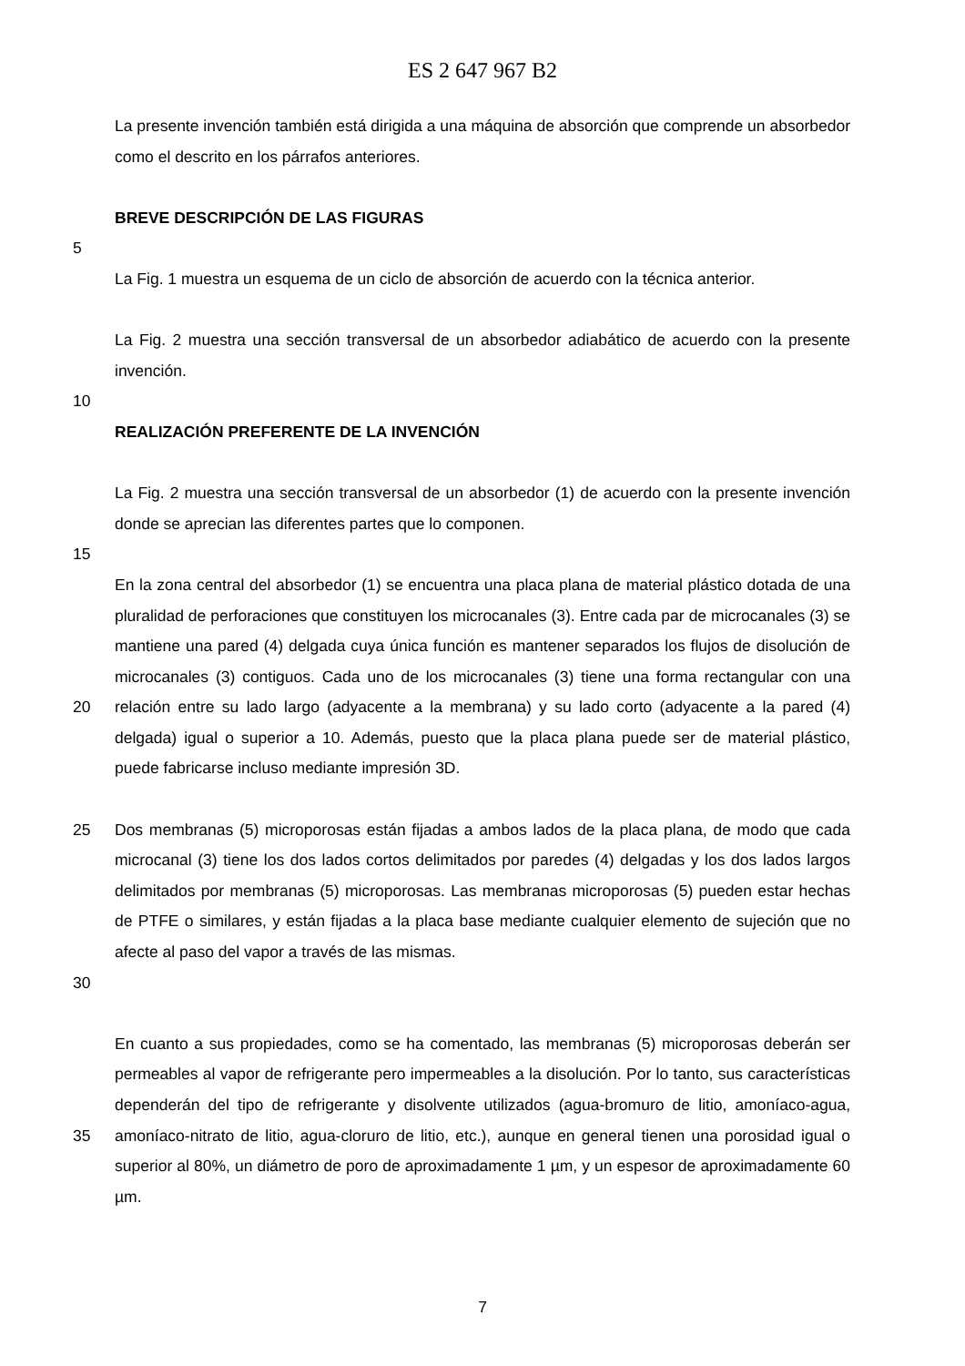ES 2 647 967 B2
La presente invención también está dirigida a una máquina de absorción que comprende un absorbedor como el descrito en los párrafos anteriores.
BREVE DESCRIPCIÓN DE LAS FIGURAS
5
La Fig. 1 muestra un esquema de un ciclo de absorción de acuerdo con la técnica anterior.
La Fig. 2 muestra una sección transversal de un absorbedor adiabático de acuerdo con la presente invención.
10
REALIZACIÓN PREFERENTE DE LA INVENCIÓN
La Fig. 2 muestra una sección transversal de un absorbedor (1) de acuerdo con la presente invención donde se aprecian las diferentes partes que lo componen.
15
20 En la zona central del absorbedor (1) se encuentra una placa plana de material plástico dotada de una pluralidad de perforaciones que constituyen los microcanales (3). Entre cada par de microcanales (3) se mantiene una pared (4) delgada cuya única función es mantener separados los flujos de disolución de microcanales (3) contiguos. Cada uno de los microcanales (3) tiene una forma rectangular con una relación entre su lado largo (adyacente a la membrana) y su lado corto (adyacente a la pared (4) delgada) igual o superior a 10. Además, puesto que la placa plana puede ser de material plástico, puede fabricarse incluso mediante impresión 3D.
25
30
Dos membranas (5) microporosas están fijadas a ambos lados de la placa plana, de modo que cada microcanal (3) tiene los dos lados cortos delimitados por paredes (4) delgadas y los dos lados largos delimitados por membranas (5) microporosas. Las membranas microporosas (5) pueden estar hechas de PTFE o similares, y están fijadas a la placa base mediante cualquier elemento de sujeción que no afecte al paso del vapor a través de las mismas.
35 En cuanto a sus propiedades, como se ha comentado, las membranas (5) microporosas deberán ser permeables al vapor de refrigerante pero impermeables a la disolución. Por lo tanto, sus características dependerán del tipo de refrigerante y disolvente utilizados (agua-bromuro de litio, amoníaco-agua, amoníaco-nitrato de litio, agua-cloruro de litio, etc.), aunque en general tienen una porosidad igual o superior al 80%, un diámetro de poro de aproximadamente 1 µm, y un espesor de aproximadamente 60 µm.
7